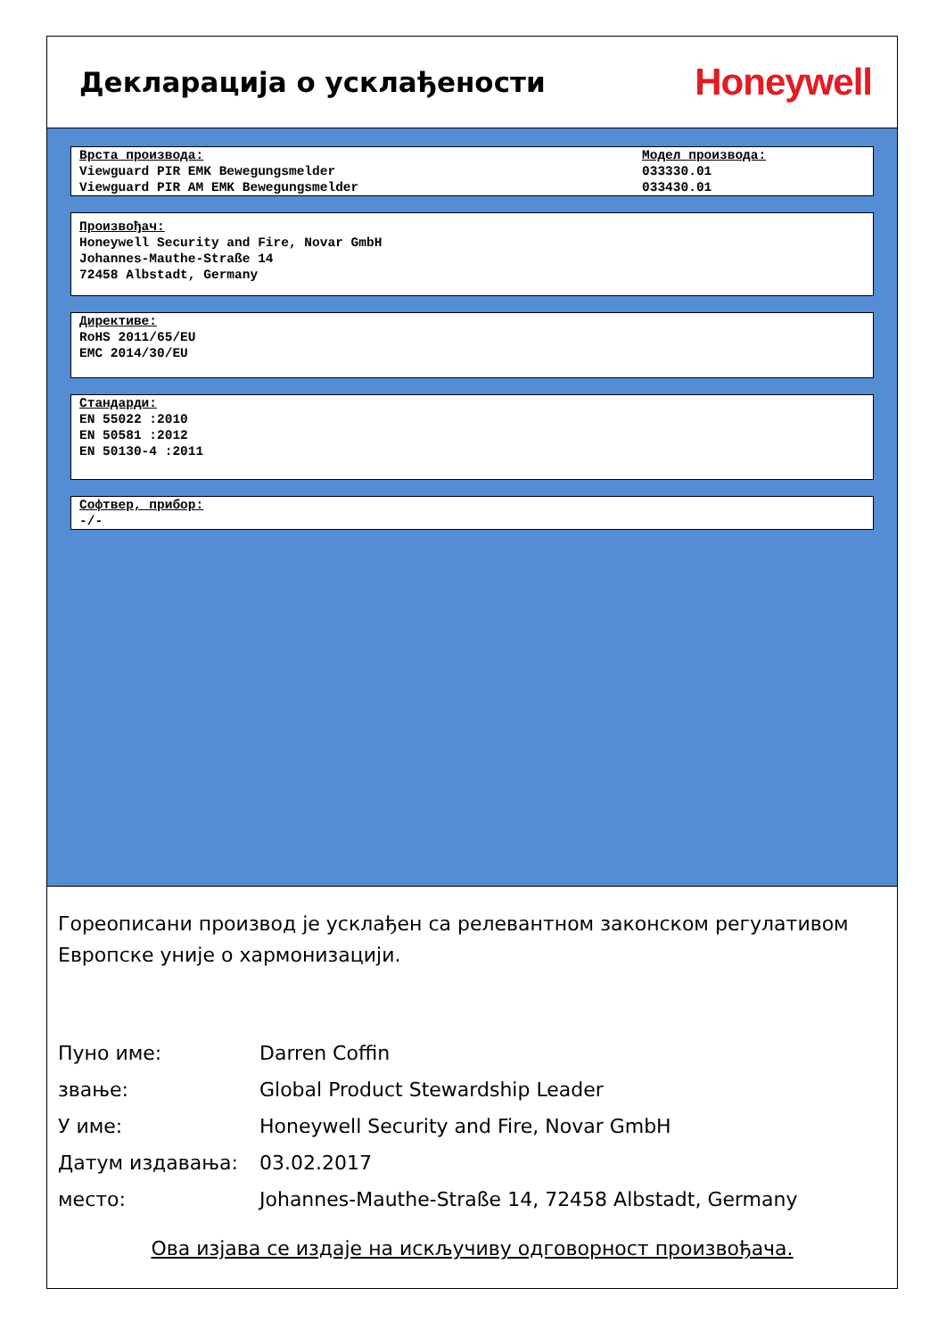Декларација о усклађености
Honeywell
Врста производа:
Viewguard PIR EMK Bewegungsmelder
Viewguard PIR AM EMK Bewegungsmelder
Модел производа:
033330.01
033430.01
Произвођач:
Honeywell Security and Fire, Novar GmbH
Johannes-Mauthe-Straße 14
72458 Albstadt, Germany
Директиве:
RoHS 2011/65/EU
EMC 2014/30/EU
Стандарди:
EN 55022 :2010
EN 50581 :2012
EN 50130-4 :2011
Софтвер, прибор:
-/-
Гореописани производ је усклађен са релевантном законском регулативом Европске уније о хармонизацији.
Пуно име: Darren Coffin
звање: Global Product Stewardship Leader
У име: Honeywell Security and Fire, Novar GmbH
Датум издавања: 03.02.2017
место: Johannes-Mauthe-Straße 14, 72458 Albstadt, Germany
Ова изјава се издаје на искључиву одговорност произвођача.